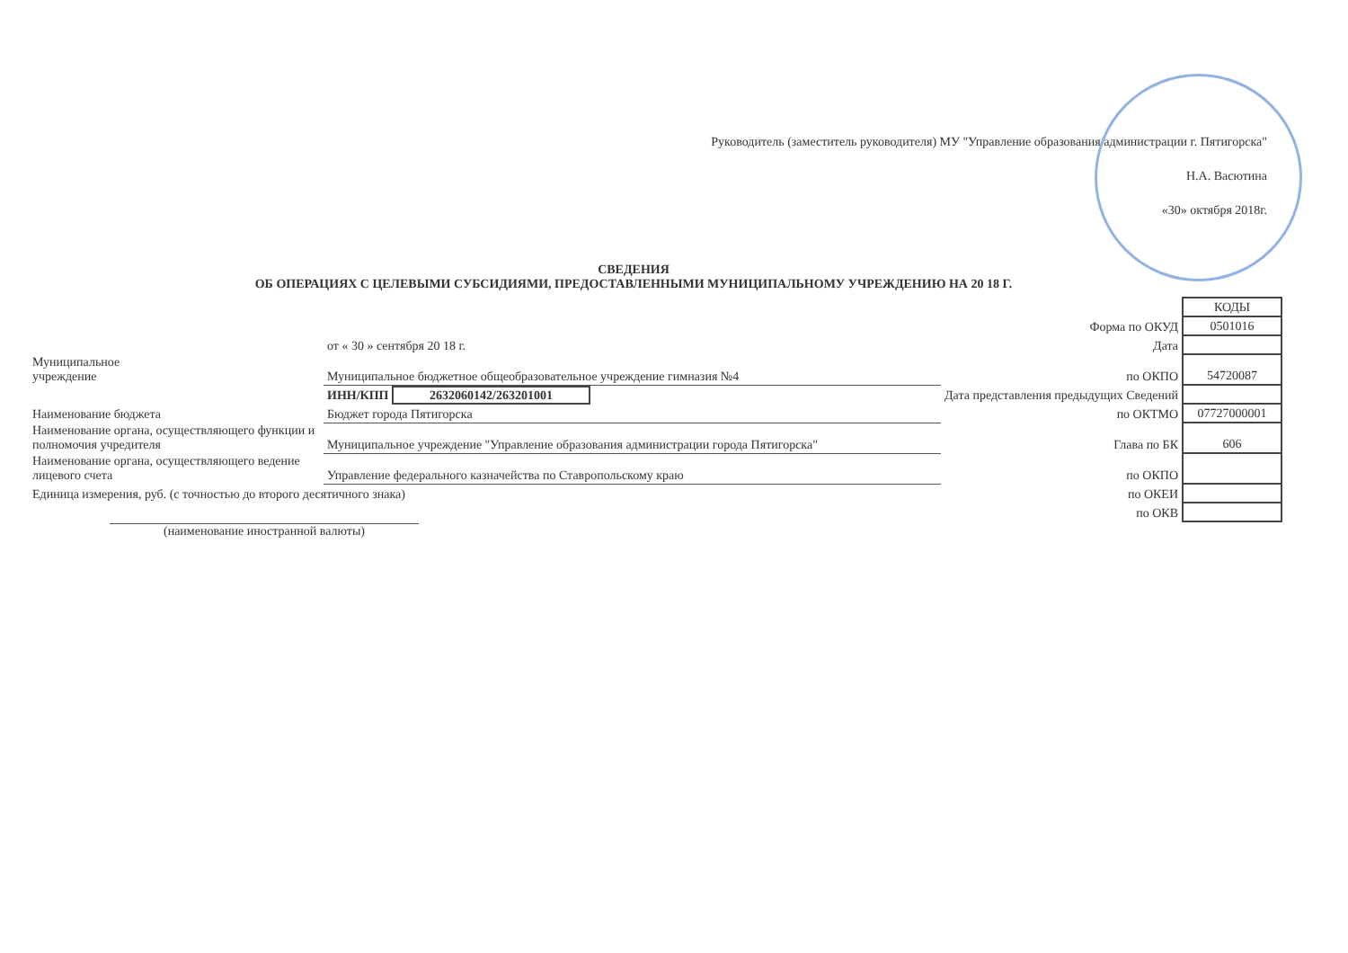Руководитель (заместитель руководителя) МУ "Управление образования администрации г. Пятигорска"
Н.А. Васютина
«30» октября 2018г.
СВЕДЕНИЯ
ОБ ОПЕРАЦИЯХ С ЦЕЛЕВЫМИ СУБСИДИЯМИ, ПРЕДОСТАВЛЕННЫМИ МУНИЦИПАЛЬНОМУ УЧРЕЖДЕНИЮ НА 20 18 Г.
| | | | КОДЫ |
| | | Форма по ОКУД | 0501016 |
| | от « 30 » сентября 20 18 г. | Дата | |
| Муниципальное учреждение | Муниципальное бюджетное общеобразовательное учреждение гимназия №4 | по ОКПО | 54720087 |
| | ИНН/КПП 2632060142/263201001 | Дата представления предыдущих Сведений | |
| Наименование бюджета | Бюджет города Пятигорска | по ОКТМО | 07727000001 |
| Наименование органа, осуществляющего функции и полномочия учредителя | Муниципальное учреждение "Управление образования администрации города Пятигорска" | Глава по БК | 606 |
| Наименование органа, осуществляющего ведение лицевого счета | Управление федерального казначейства по Ставропольскому краю | по ОКПО | |
| Единица измерения, руб. (с точностью до второго десятичного знака) | | по ОКЕИ | |
| | | по ОКВ | |
| (наименование иностранной валюты) | | | |